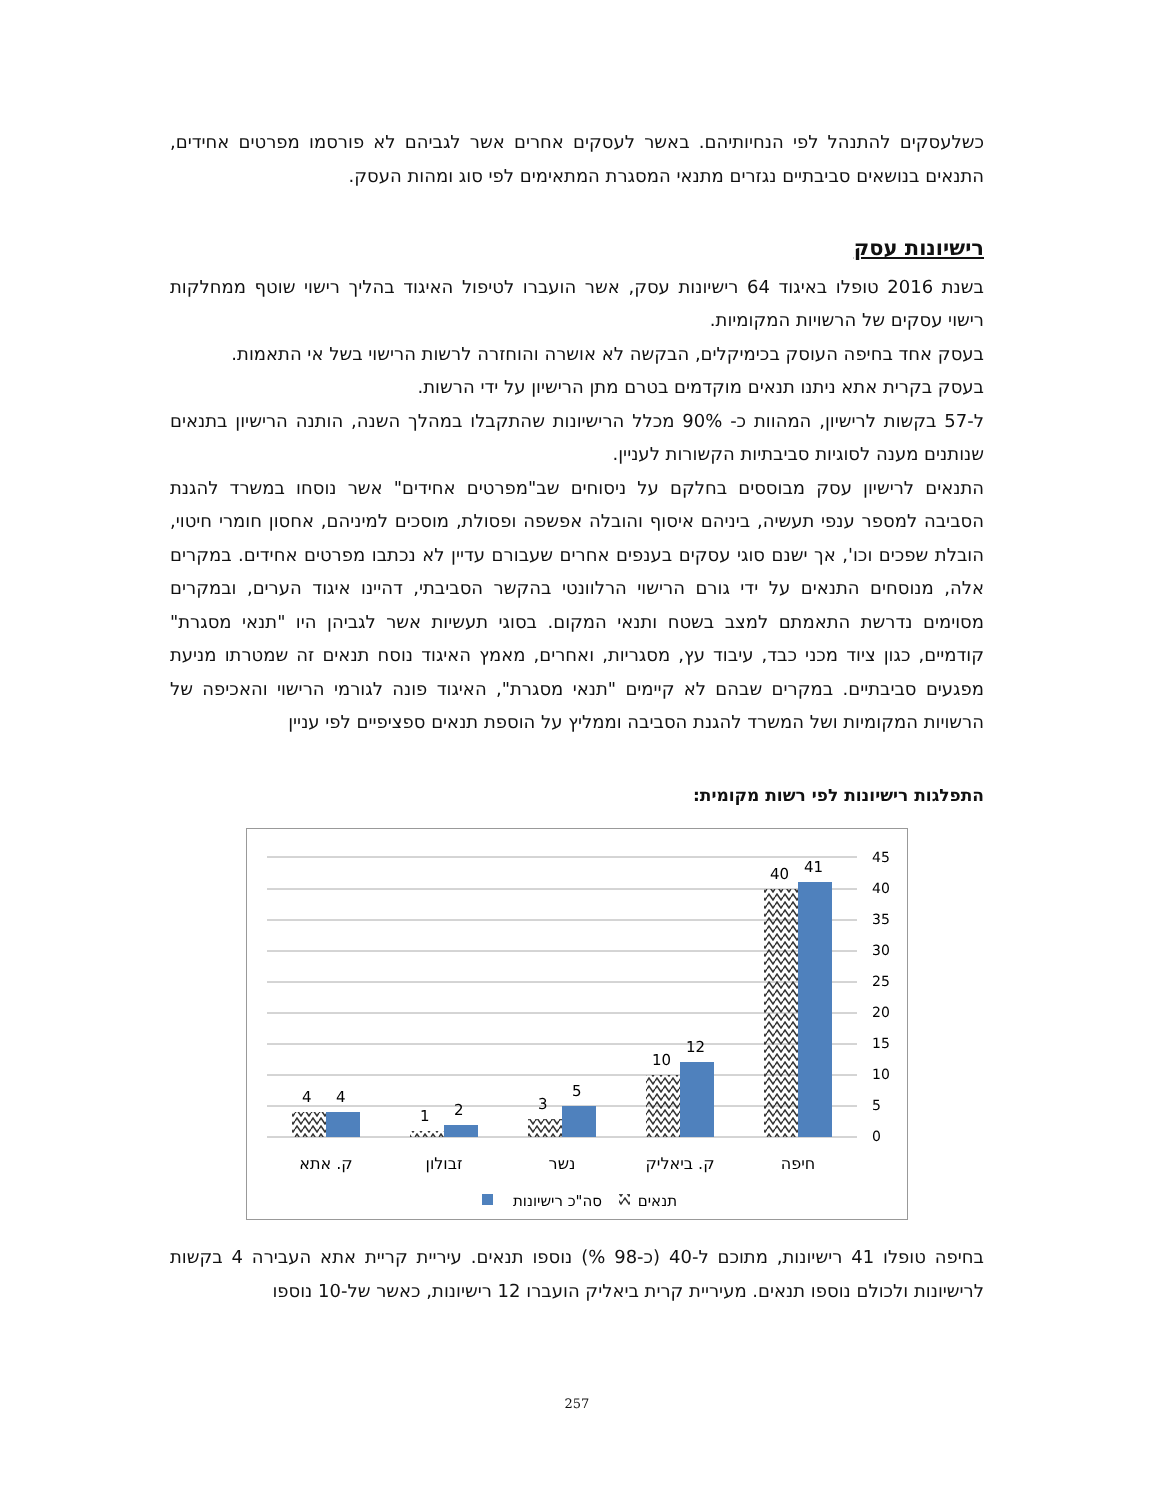כשלעסקים להתנהל לפי הנחיותיהם. באשר לעסקים אחרים אשר לגביהם לא פורסמו מפרטים אחידים, התנאים בנושאים סביבתיים נגזרים מתנאי המסגרת המתאימים לפי סוג ומהות העסק.
רישיונות עסק
בשנת 2016 טופלו באיגוד 64 רישיונות עסק, אשר הועברו לטיפול האיגוד בהליך רישוי שוטף ממחלקות רישוי עסקים של הרשויות המקומיות.
בעסק אחד בחיפה העוסק בכימיקלים, הבקשה לא אושרה והוחזרה לרשות הרישוי בשל אי התאמות.
בעסק בקרית אתא ניתנו תנאים מוקדמים בטרם מתן הרישיון על ידי הרשות.
ל-57 בקשות לרישיון, המהוות כ- 90% מכלל הרישיונות שהתקבלו במהלך השנה, הותנה הרישיון בתנאים שנותנים מענה לסוגיות סביבתיות הקשורות לעניין.
התנאים לרישיון עסק מבוססים בחלקם על ניסוחים שב"מפרטים אחידים" אשר נוסחו במשרד להגנת הסביבה למספר ענפי תעשיה, ביניהם איסוף והובלה אפשפה ופסולת, מוסכים למיניהם, אחסון חומרי חיטוי, הובלת שפכים וכו', אך ישנם סוגי עסקים בענפים אחרים שעבורם עדיין לא נכתבו מפרטים אחידים. במקרים אלה, מנוסחים התנאים על ידי גורם הרישוי הרלוונטי בהקשר הסביבתי, דהיינו איגוד הערים, ובמקרים מסוימים נדרשת התאמתם למצב בשטח ותנאי המקום. בסוגי תעשיות אשר לגביהן היו "תנאי מסגרת" קודמיים, כגון ציוד מכני כבד, עיבוד עץ, מסגריות, ואחרים, מאמץ האיגוד נוסח תנאים זה שמטרתו מניעת מפגעים סביבתיים. במקרים שבהם לא קיימים "תנאי מסגרת", האיגוד פונה לגורמי הרישוי והאכיפה של הרשויות המקומיות ושל המשרד להגנת הסביבה וממליץ על הוספת תנאים ספציפיים לפי עניין
התפלגות רישיונות לפי רשות מקומית:
45
40
35
30
25
20
15
10
5
0
4
4
1
2
3
5
10
12
40
41
ק. אתא
זבולון
נשר
ק. ביאליק
חיפה
סה"כ רישיונות
תנאים
בחיפה טופלו 41 רישיונות, מתוכם ל-40 (כ-98 %) נוספו תנאים. עיריית קריית אתא העבירה 4 בקשות לרישיונות ולכולם נוספו תנאים. מעיריית קרית ביאליק הועברו 12 רישיונות, כאשר של-10 נוספו
257